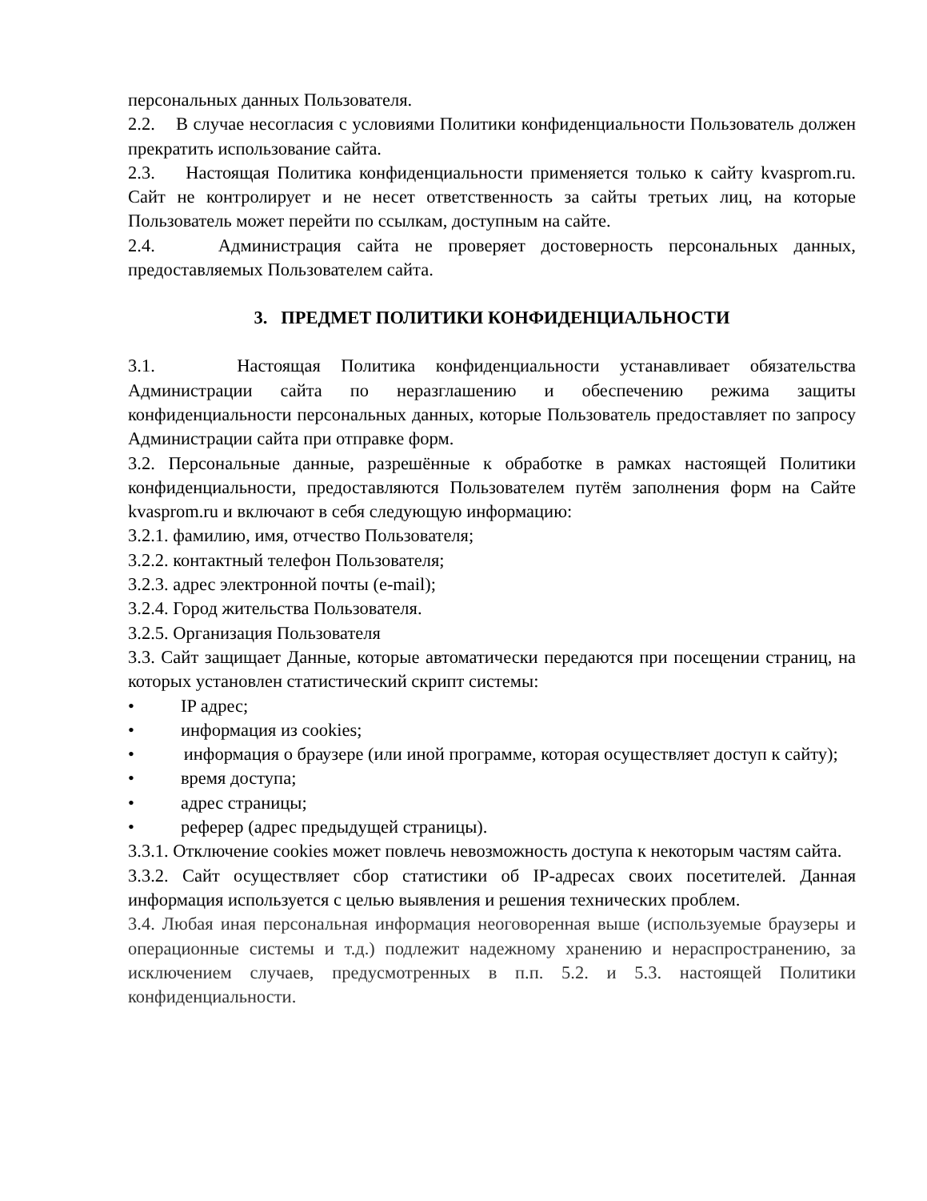персональных данных Пользователя.
2.2. В случае несогласия с условиями Политики конфиденциальности Пользователь должен прекратить использование сайта.
2.3. Настоящая Политика конфиденциальности применяется только к сайту kvasprom.ru. Сайт не контролирует и не несет ответственность за сайты третьих лиц, на которые Пользователь может перейти по ссылкам, доступным на сайте.
2.4. Администрация сайта не проверяет достоверность персональных данных, предоставляемых Пользователем сайта.
3. ПРЕДМЕТ ПОЛИТИКИ КОНФИДЕНЦИАЛЬНОСТИ
3.1. Настоящая Политика конфиденциальности устанавливает обязательства Администрации сайта по неразглашению и обеспечению режима защиты конфиденциальности персональных данных, которые Пользователь предоставляет по запросу Администрации сайта при отправке форм.
3.2. Персональные данные, разрешённые к обработке в рамках настоящей Политики конфиденциальности, предоставляются Пользователем путём заполнения форм на Сайте kvasprom.ru и включают в себя следующую информацию:
3.2.1. фамилию, имя, отчество Пользователя;
3.2.2. контактный телефон Пользователя;
3.2.3. адрес электронной почты (e-mail);
3.2.4. Город жительства Пользователя.
3.2.5. Организация Пользователя
3.3. Сайт защищает Данные, которые автоматически передаются при посещении страниц, на которых установлен статистический скрипт системы:
• IP адрес;
• информация из cookies;
• информация о браузере (или иной программе, которая осуществляет доступ к сайту);
• время доступа;
• адрес страницы;
• реферер (адрес предыдущей страницы).
3.3.1. Отключение cookies может повлечь невозможность доступа к некоторым частям сайта.
3.3.2. Сайт осуществляет сбор статистики об IP-адресах своих посетителей. Данная информация используется с целью выявления и решения технических проблем.
3.4. Любая иная персональная информация неоговоренная выше (используемые браузеры и операционные системы и т.д.) подлежит надежному хранению и нераспространению, за исключением случаев, предусмотренных в п.п. 5.2. и 5.3. настоящей Политики конфиденциальности.